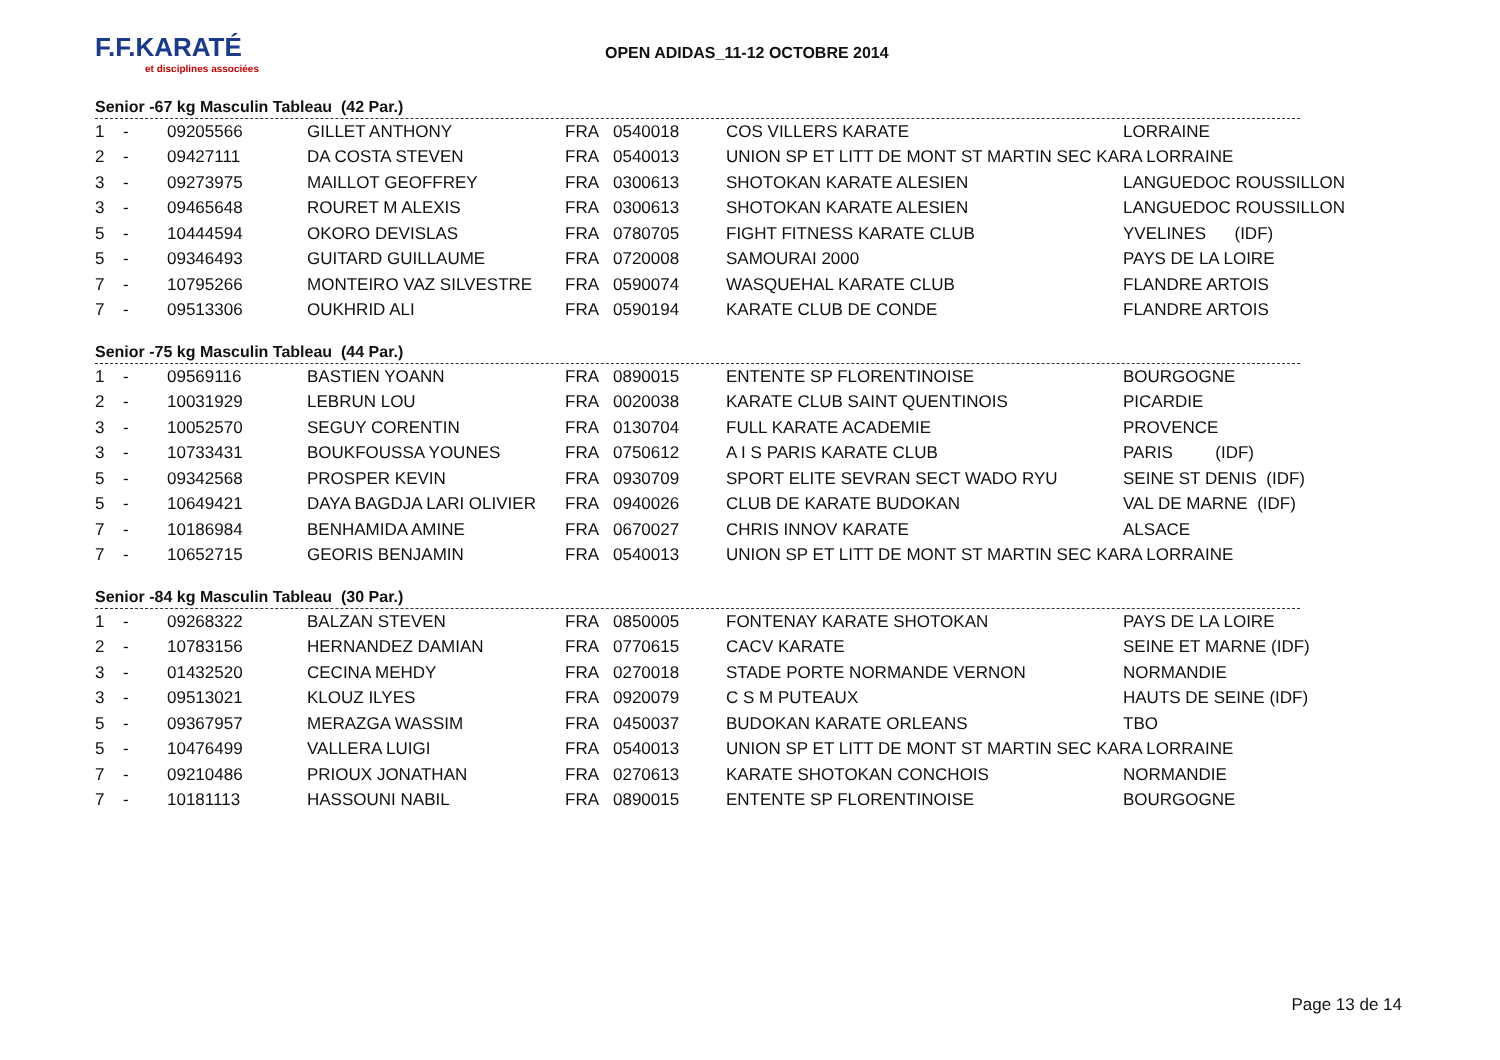F.F.KARATÉ
et disciplines associées
OPEN ADIDAS_11-12 OCTOBRE 2014
Senior -67 kg Masculin Tableau (42 Par.)
| 1 | - | 09205566 | GILLET ANTHONY | FRA | 0540018 | COS VILLERS KARATE | LORRAINE |
| 2 | - | 09427111 | DA COSTA STEVEN | FRA | 0540013 | UNION SP ET LITT DE MONT ST MARTIN SEC KARA LORRAINE | |
| 3 | - | 09273975 | MAILLOT GEOFFREY | FRA | 0300613 | SHOTOKAN KARATE ALESIEN | LANGUEDOC ROUSSILLON |
| 3 | - | 09465648 | ROURET M ALEXIS | FRA | 0300613 | SHOTOKAN KARATE ALESIEN | LANGUEDOC ROUSSILLON |
| 5 | - | 10444594 | OKORO DEVISLAS | FRA | 0780705 | FIGHT FITNESS KARATE CLUB | YVELINES (IDF) |
| 5 | - | 09346493 | GUITARD GUILLAUME | FRA | 0720008 | SAMOURAI 2000 | PAYS DE LA LOIRE |
| 7 | - | 10795266 | MONTEIRO VAZ SILVESTRE | FRA | 0590074 | WASQUEHAL KARATE CLUB | FLANDRE ARTOIS |
| 7 | - | 09513306 | OUKHRID ALI | FRA | 0590194 | KARATE CLUB DE CONDE | FLANDRE ARTOIS |
Senior -75 kg Masculin Tableau (44 Par.)
| 1 | - | 09569116 | BASTIEN YOANN | FRA | 0890015 | ENTENTE SP FLORENTINOISE | BOURGOGNE |
| 2 | - | 10031929 | LEBRUN LOU | FRA | 0020038 | KARATE CLUB SAINT QUENTINOIS | PICARDIE |
| 3 | - | 10052570 | SEGUY CORENTIN | FRA | 0130704 | FULL KARATE ACADEMIE | PROVENCE |
| 3 | - | 10733431 | BOUKFOUSSA YOUNES | FRA | 0750612 | A I S PARIS KARATE CLUB | PARIS (IDF) |
| 5 | - | 09342568 | PROSPER KEVIN | FRA | 0930709 | SPORT ELITE SEVRAN SECT WADO RYU | SEINE ST DENIS (IDF) |
| 5 | - | 10649421 | DAYA BAGDJA LARI OLIVIER | FRA | 0940026 | CLUB DE KARATE BUDOKAN | VAL DE MARNE (IDF) |
| 7 | - | 10186984 | BENHAMIDA AMINE | FRA | 0670027 | CHRIS INNOV KARATE | ALSACE |
| 7 | - | 10652715 | GEORIS BENJAMIN | FRA | 0540013 | UNION SP ET LITT DE MONT ST MARTIN SEC KARA LORRAINE | |
Senior -84 kg Masculin Tableau (30 Par.)
| 1 | - | 09268322 | BALZAN STEVEN | FRA | 0850005 | FONTENAY KARATE SHOTOKAN | PAYS DE LA LOIRE |
| 2 | - | 10783156 | HERNANDEZ DAMIAN | FRA | 0770615 | CACV KARATE | SEINE ET MARNE (IDF) |
| 3 | - | 01432520 | CECINA MEHDY | FRA | 0270018 | STADE PORTE NORMANDE VERNON | NORMANDIE |
| 3 | - | 09513021 | KLOUZ ILYES | FRA | 0920079 | C S M PUTEAUX | HAUTS DE SEINE (IDF) |
| 5 | - | 09367957 | MERAZGA WASSIM | FRA | 0450037 | BUDOKAN KARATE ORLEANS | TBO |
| 5 | - | 10476499 | VALLERA LUIGI | FRA | 0540013 | UNION SP ET LITT DE MONT ST MARTIN SEC KARA LORRAINE | |
| 7 | - | 09210486 | PRIOUX JONATHAN | FRA | 0270613 | KARATE SHOTOKAN CONCHOIS | NORMANDIE |
| 7 | - | 10181113 | HASSOUNI NABIL | FRA | 0890015 | ENTENTE SP FLORENTINOISE | BOURGOGNE |
Page 13 de 14